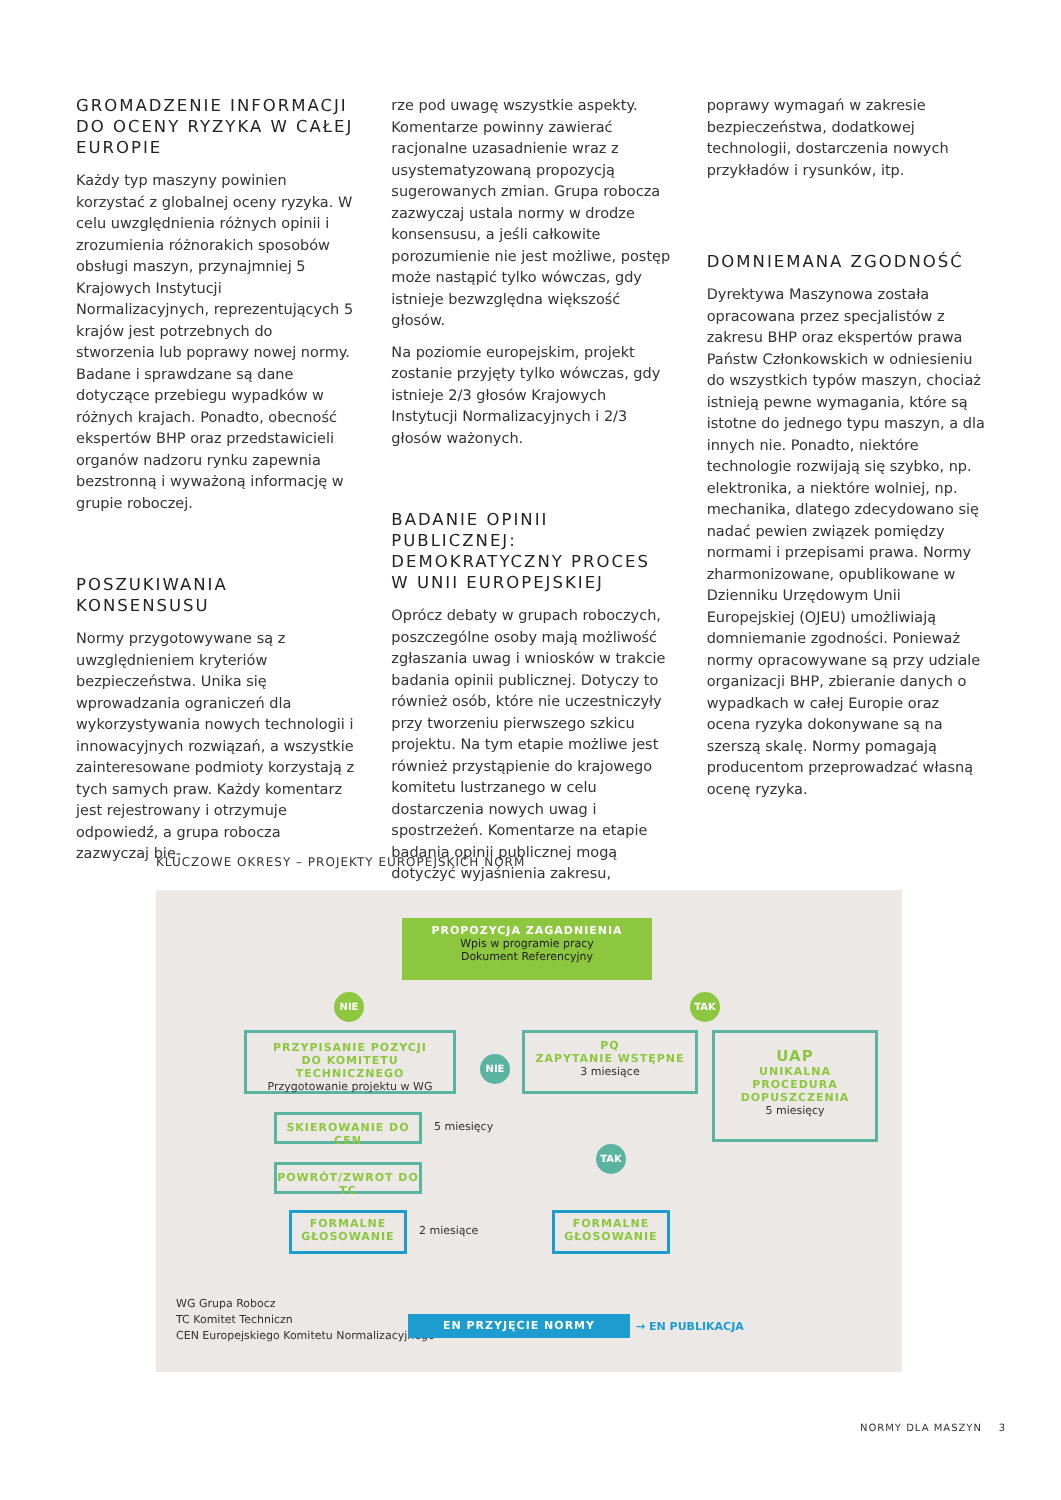GROMADZENIE INFORMACJI DO OCENY RYZYKA W CAŁEJ EUROPIE
Każdy typ maszyny powinien korzystać z globalnej oceny ryzyka. W celu uwzględnienia różnych opinii i zrozumienia różnorakich sposobów obsługi maszyn, przynajmniej 5 Krajowych Instytucji Normalizacyjnych, reprezentujących 5 krajów jest potrzebnych do stworzenia lub poprawy nowej normy. Badane i sprawdzane są dane dotyczące przebiegu wypadków w różnych krajach. Ponadto, obecność ekspertów BHP oraz przedstawicieli organów nadzoru rynku zapewnia bezstronną i wyważoną informację w grupie roboczej.
POSZUKIWANIA KONSENSUSU
Normy przygotowywane są z uwzględnieniem kryteriów bezpieczeństwa. Unika się wprowadzania ograniczeń dla wykorzystywania nowych technologii i innowacyjnych rozwiązań, a wszystkie zainteresowane podmioty korzystają z tych samych praw. Każdy komentarz jest rejestrowany i otrzymuje odpowiedź, a grupa robocza zazwyczaj bie-
rze pod uwagę wszystkie aspekty. Komentarze powinny zawierać racjonalne uzasadnienie wraz z usystematyzowaną propozycją sugerowanych zmian. Grupa robocza zazwyczaj ustala normy w drodze konsensusu, a jeśli całkowite porozumienie nie jest możliwe, postęp może nastąpić tylko wówczas, gdy istnieje bezwzględna większość głosów.
Na poziomie europejskim, projekt zostanie przyjęty tylko wówczas, gdy istnieje 2/3 głosów Krajowych Instytucji Normalizacyjnych i 2/3 głosów ważonych.
BADANIE OPINII PUBLICZNEJ: DEMOKRATYCZNY PROCES W UNII EUROPEJSKIEJ
Oprócz debaty w grupach roboczych, poszczególne osoby mają możliwość zgłaszania uwag i wniosków w trakcie badania opinii publicznej. Dotyczy to również osób, które nie uczestniczyły przy tworzeniu pierwszego szkicu projektu. Na tym etapie możliwe jest również przystąpienie do krajowego komitetu lustrzanego w celu dostarczenia nowych uwag i spostrzeżeń. Komentarze na etapie badania opinii publicznej mogą dotyczyć wyjaśnienia zakresu,
poprawy wymagań w zakresie bezpieczeństwa, dodatkowej technologii, dostarczenia nowych przykładów i rysunków, itp.
DOMNIEMANA ZGODNOŚĆ
Dyrektywa Maszynowa została opracowana przez specjalistów z zakresu BHP oraz ekspertów prawa Państw Członkowskich w odniesieniu do wszystkich typów maszyn, chociaż istnieją pewne wymagania, które są istotne do jednego typu maszyn, a dla innych nie. Ponadto, niektóre technologie rozwijają się szybko, np. elektronika, a niektóre wolniej, np. mechanika, dlatego zdecydowano się nadać pewien związek pomiędzy normami i przepisami prawa. Normy zharmonizowane, opublikowane w Dzienniku Urzędowym Unii Europejskiej (OJEU) umożliwiają domniemanie zgodności. Ponieważ normy opracowywane są przy udziale organizacji BHP, zbieranie danych o wypadkach w całej Europie oraz ocena ryzyka dokonywane są na szerszą skalę. Normy pomagają producentom przeprowadzać własną ocenę ryzyka.
KLUCZOWE OKRESY – PROJEKTY EUROPEJSKICH NORM
PROPOZYCJA ZAGADNIENIA
Wpis w programie pracy
Dokument Referencyjny
NIE TAK
PRZYPISANIE POZYCJI
DO KOMITETU TECHNICZNEGO
Przygotowanie projektu w WG
NIE
PQ
ZAPYTANIE WSTĘPNE
3 miesiące
UAP
UNIKALNA
PROCEDURA
DOPUSZCZENIA
5 miesięcy
SKIEROWANIE DO CEN
5 miesięcy
TAK
POWRÓT/ZWROT DO TC
FORMALNE GŁOSOWANIE
2 miesiące
FORMALNE GŁOSOWANIE
WG Grupa Robocz
TC Komitet Techniczn
CEN Europejskiego Komitetu Normalizacyjnego
EN PRZYJĘCIE NORMY → EN PUBLIKACJA
NORMY DLA MASZYN 3